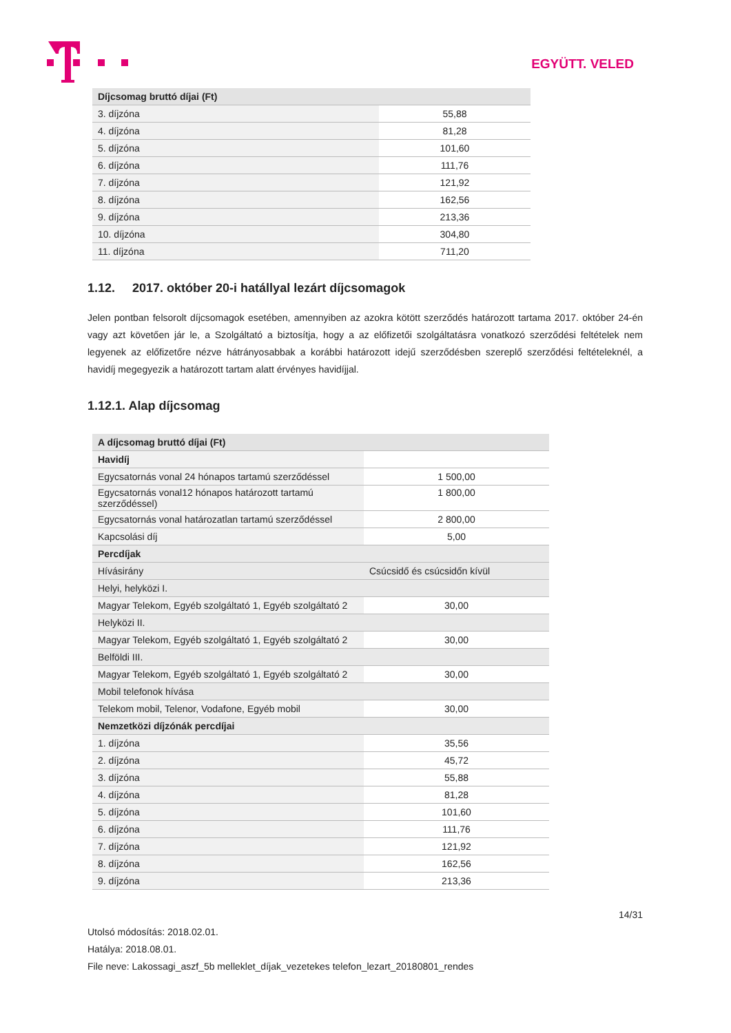EGYÜTT. VELED
| Díjcsomag bruttó díjai (Ft) | |
| --- | --- |
| 3. díjzóna | 55,88 |
| 4. díjzóna | 81,28 |
| 5. díjzóna | 101,60 |
| 6. díjzóna | 111,76 |
| 7. díjzóna | 121,92 |
| 8. díjzóna | 162,56 |
| 9. díjzóna | 213,36 |
| 10. díjzóna | 304,80 |
| 11. díjzóna | 711,20 |
1.12. 2017. október 20-i hatállyal lezárt díjcsomagok
Jelen pontban felsorolt díjcsomagok esetében, amennyiben az azokra kötött szerződés határozott tartama 2017. október 24-én vagy azt követően jár le, a Szolgáltató a biztosítja, hogy a az előfizetői szolgáltatásra vonatkozó szerződési feltételek nem legyenek az előfizetőre nézve hátrányosabbak a korábbi határozott idejű szerződésben szereplő szerződési feltételeknél, a havidíj megegyezik a határozott tartam alatt érvényes havidíjjal.
1.12.1. Alap díjcsomag
| A díjcsomag bruttó díjai (Ft) | |
| --- | --- |
| Havidíj | |
| Egycsatornás vonal 24 hónapos tartamú szerződéssel | 1 500,00 |
| Egycsatornás vonal12 hónapos határozott tartamú szerződéssel) | 1 800,00 |
| Egycsatornás vonal határozatlan tartamú szerződéssel | 2 800,00 |
| Kapcsolási díj | 5,00 |
| Percdíjak | |
| Hívásirány | Csúcsidő és csúcsidőn kívül |
| Helyi, helyközi I. | |
| Magyar Telekom, Egyéb szolgáltató 1, Egyéb szolgáltató 2 | 30,00 |
| Helyközi II. | |
| Magyar Telekom, Egyéb szolgáltató 1, Egyéb szolgáltató 2 | 30,00 |
| Belföldi III. | |
| Magyar Telekom, Egyéb szolgáltató 1, Egyéb szolgáltató 2 | 30,00 |
| Mobil telefonok hívása | |
| Telekom mobil, Telenor, Vodafone, Egyéb mobil | 30,00 |
| Nemzetközi díjzónák percdíjai | |
| 1. díjzóna | 35,56 |
| 2. díjzóna | 45,72 |
| 3. díjzóna | 55,88 |
| 4. díjzóna | 81,28 |
| 5. díjzóna | 101,60 |
| 6. díjzóna | 111,76 |
| 7. díjzóna | 121,92 |
| 8. díjzóna | 162,56 |
| 9. díjzóna | 213,36 |
14/31
Utolsó módosítás: 2018.02.01.
Hatálya: 2018.08.01.
File neve: Lakossagi_aszf_5b melleklet_díjak_vezetekes telefon_lezart_20180801_rendes